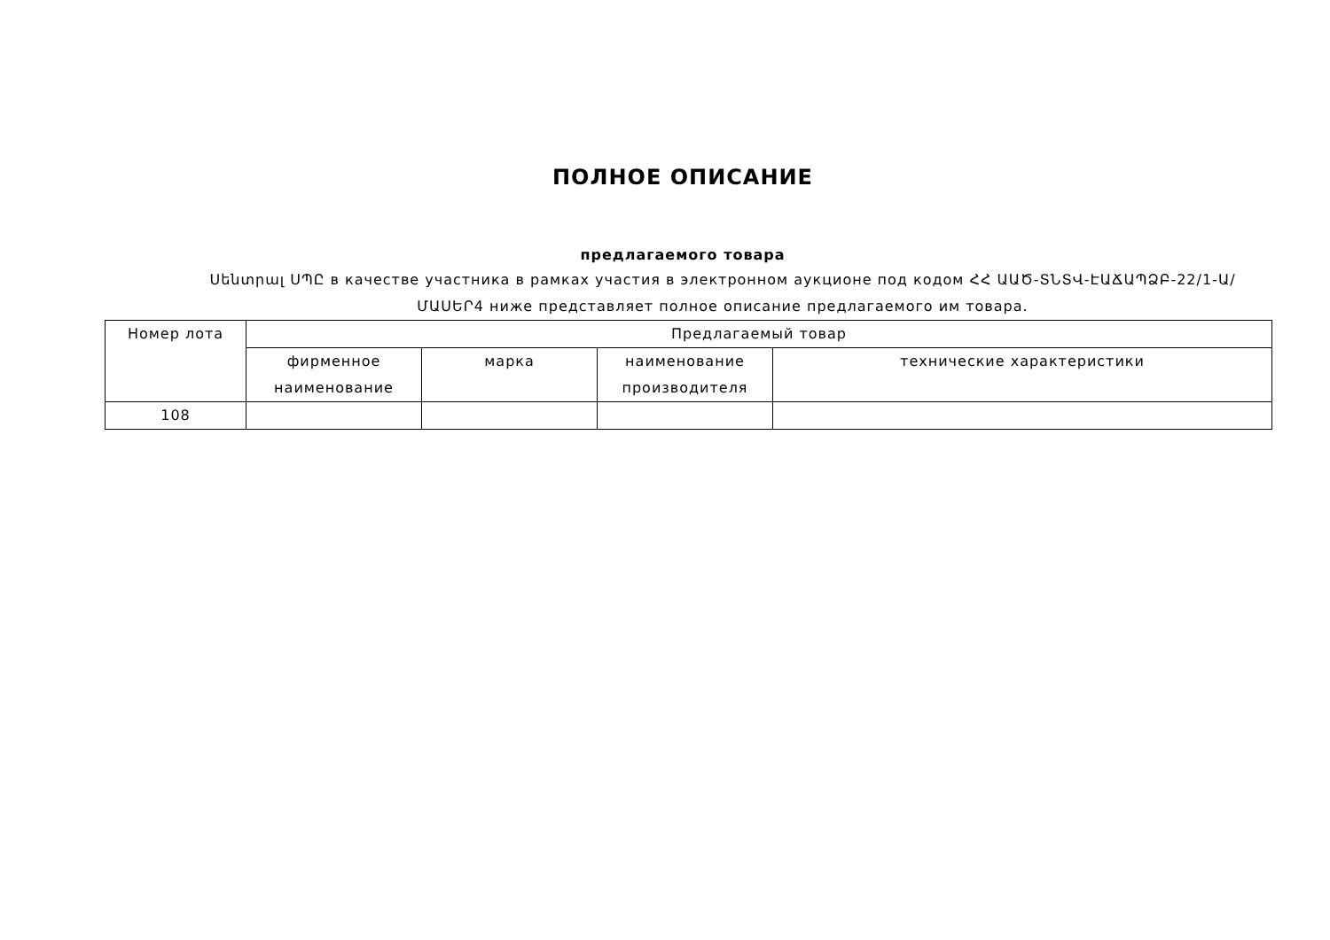ПОЛНОЕ ОПИСАНИЕ
предлагаемого товара
Սենտրալ ՍՊԸ в качестве участника в рамках участия в электронном аукционе под кодом ՀՀ ԱԱԾ-ՏՆՏՎ-ԷԱՃԱՊՁԲ-22/1-Ա/ՄԱՍԵՐ4 ниже представляет полное описание предлагаемого им товара.
| Номер лота | Предлагаемый товар | | | |
| --- | --- | --- | --- | --- |
| | фирменное наименование | марка | наименование производителя | технические характеристики |
| 108 | | | | |